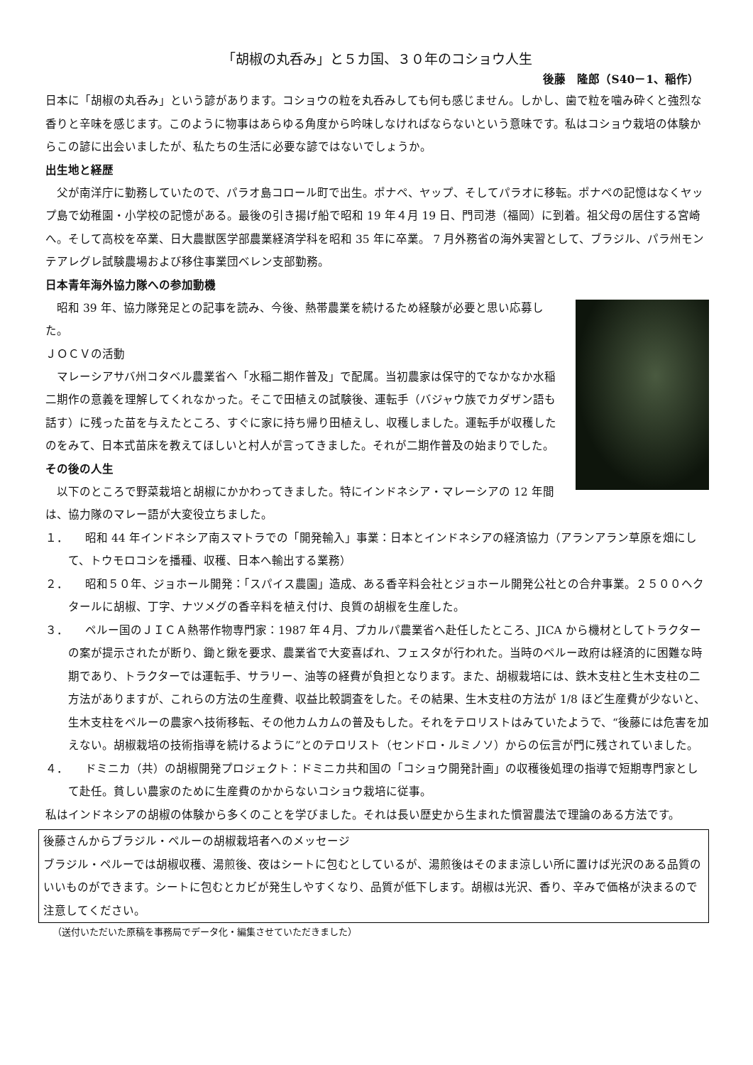「胡椒の丸呑み」と５カ国、３０年のコショウ人生
後藤　隆郎（S40－1、稲作）
日本に「胡椒の丸呑み」という諺があります。コショウの粒を丸呑みしても何も感じません。しかし、歯で粒を噛み砕くと強烈な香りと辛味を感じます。このように物事はあらゆる角度から吟味しなければならないという意味です。私はコショウ栽培の体験からこの諺に出会いましたが、私たちの生活に必要な諺ではないでしょうか。
出生地と経歴
　父が南洋庁に勤務していたので、パラオ島コロール町で出生。ポナペ、ヤップ、そしてパラオに移転。ポナペの記憶はなくヤップ島で幼稚園・小学校の記憶がある。最後の引き揚げ船で昭和 19 年４月 19 日、門司港（福岡）に到着。祖父母の居住する宮崎へ。そして高校を卒業、日大農獣医学部農業経済学科を昭和 35 年に卒業。 7 月外務省の海外実習として、ブラジル、パラ州モンテアレグレ試験農場および移住事業団ベレン支部勤務。
日本青年海外協力隊への参加動機
　昭和 39 年、協力隊発足との記事を読み、今後、熱帯農業を続けるため経験が必要と思い応募した。
ＪＯＣＶの活動
　マレーシアサバ州コタベル農業省へ「水稲二期作普及」で配属。当初農家は保守的でなかなか水稲二期作の意義を理解してくれなかった。そこで田植えの試験後、運転手（バジャウ族でカダザン語も話す）に残った苗を与えたところ、すぐに家に持ち帰り田植えし、収穫しました。運転手が収穫したのをみて、日本式苗床を教えてほしいと村人が言ってきました。それが二期作普及の始まりでした。
その後の人生
　以下のところで野菜栽培と胡椒にかかわってきました。特にインドネシア・マレーシアの 12 年間は、協力隊のマレー語が大変役立ちました。
１．　　昭和 44 年インドネシア南スマトラでの「開発輸入」事業：日本とインドネシアの経済協力（アランアラン草原を畑にして、トウモロコシを播種、収穫、日本へ輸出する業務）
２．　　昭和５０年、ジョホール開発：「スパイス農園」造成、ある香辛料会社とジョホール開発公社との合弁事業。２５００ヘクタールに胡椒、丁字、ナツメグの香辛料を植え付け、良質の胡椒を生産した。
３．　　ペルー国のＪＩＣＡ熱帯作物専門家：1987 年４月、プカルパ農業省へ赴任したところ、JICA から機材としてトラクターの案が提示されたが断り、鋤と鍬を要求、農業省で大変喜ばれ、フェスタが行われた。当時のペルー政府は経済的に困難な時期であり、トラクターでは運転手、サラリー、油等の経費が負担となります。また、胡椒栽培には、鉄木支柱と生木支柱の二方法がありますが、これらの方法の生産費、収益比較調査をした。その結果、生木支柱の方法が 1/8 ほど生産費が少ないと、生木支柱をペルーの農家へ技術移転、その他カムカムの普及もした。それをテロリストはみていたようで、“後藤には危害を加えない。胡椒栽培の技術指導を続けるように”とのテロリスト（センドロ・ルミノソ）からの伝言が門に残されていました。
４．　　ドミニカ（共）の胡椒開発プロジェクト：ドミニカ共和国の「コショウ開発計画」の収穫後処理の指導で短期専門家として赴任。貧しい農家のために生産費のかからないコショウ栽培に従事。
私はインドネシアの胡椒の体験から多くのことを学びました。それは長い歴史から生まれた慣習農法で理論のある方法です。
後藤さんからブラジル・ペルーの胡椒栽培者へのメッセージ
ブラジル・ペルーでは胡椒収穫、湯煎後、夜はシートに包むとしているが、湯煎後はそのまま涼しい所に置けば光沢のある品質のいいものができます。シートに包むとカビが発生しやすくなり、品質が低下します。胡椒は光沢、香り、辛みで価格が決まるので注意してください。
（送付いただいた原稿を事務局でデータ化・編集させていただきました）